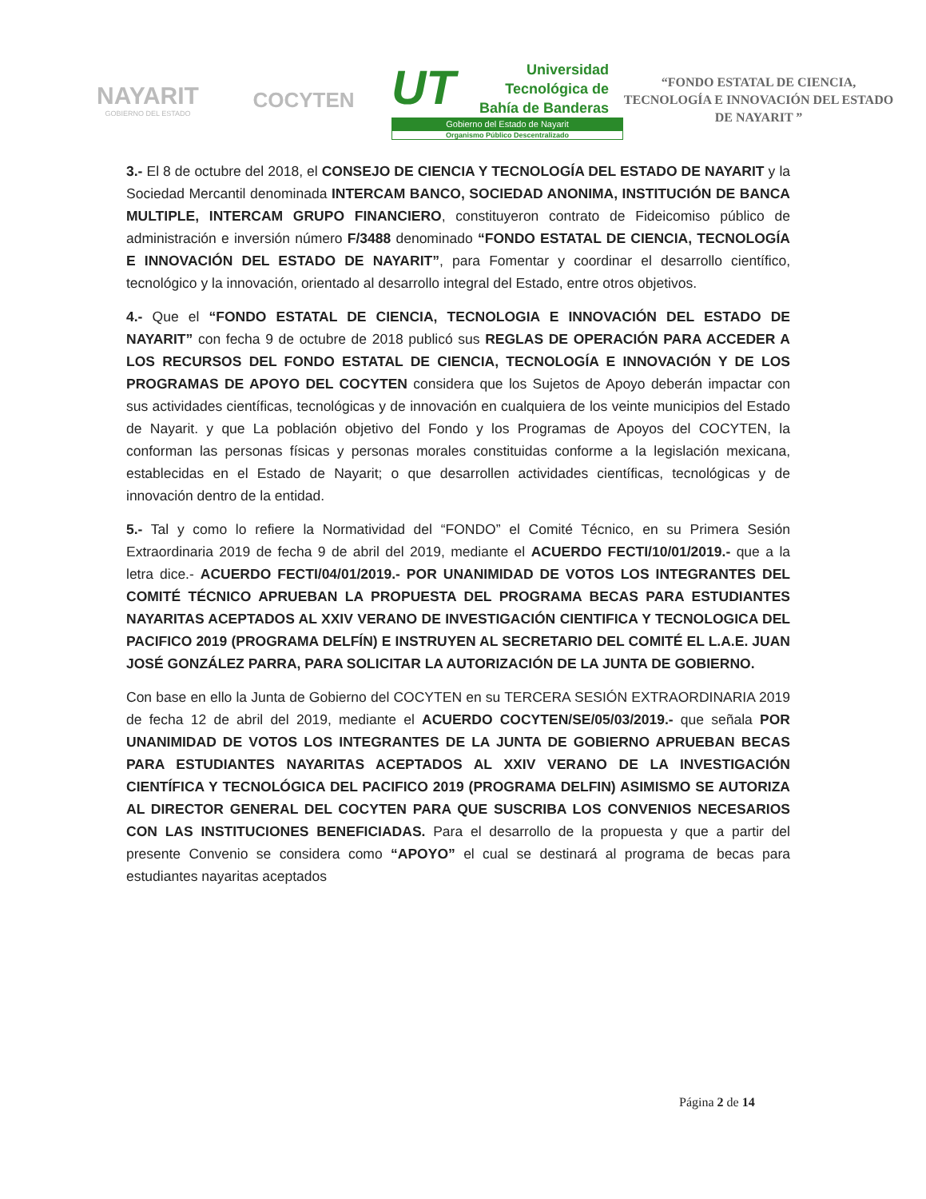NAYARIT
GOBIERNO DEL ESTADO
COCYTEN
UT
Universidad
Tecnológica de
Bahía de Banderas
Gobierno del Estado de Nayarit
Organismo Público Descentralizado
“FONDO ESTATAL DE CIENCIA, TECNOLOGÍA E INNOVACIÓN DEL ESTADO DE NAYARIT ”
3.- El 8 de octubre del 2018, el CONSEJO DE CIENCIA Y TECNOLOGÍA DEL ESTADO DE NAYARIT y la Sociedad Mercantil denominada INTERCAM BANCO, SOCIEDAD ANONIMA, INSTITUCIÓN DE BANCA MULTIPLE, INTERCAM GRUPO FINANCIERO, constituyeron contrato de Fideicomiso público de administración e inversión número F/3488 denominado “FONDO ESTATAL DE CIENCIA, TECNOLOGÍA E INNOVACIÓN DEL ESTADO DE NAYARIT”, para Fomentar y coordinar el desarrollo científico, tecnológico y la innovación, orientado al desarrollo integral del Estado, entre otros objetivos.
4.- Que el “FONDO ESTATAL DE CIENCIA, TECNOLOGIA E INNOVACIÓN DEL ESTADO DE NAYARIT” con fecha 9 de octubre de 2018 publicó sus REGLAS DE OPERACIÓN PARA ACCEDER A LOS RECURSOS DEL FONDO ESTATAL DE CIENCIA, TECNOLOGÍA E INNOVACIÓN Y DE LOS PROGRAMAS DE APOYO DEL COCYTEN considera que los Sujetos de Apoyo deberán impactar con sus actividades científicas, tecnológicas y de innovación en cualquiera de los veinte municipios del Estado de Nayarit. y que La población objetivo del Fondo y los Programas de Apoyos del COCYTEN, la conforman las personas físicas y personas morales constituidas conforme a la legislación mexicana, establecidas en el Estado de Nayarit; o que desarrollen actividades científicas, tecnológicas y de innovación dentro de la entidad.
5.- Tal y como lo refiere la Normatividad del “FONDO” el Comité Técnico, en su Primera Sesión Extraordinaria 2019 de fecha 9 de abril del 2019, mediante el ACUERDO FECTI/10/01/2019.- que a la letra dice.- ACUERDO FECTI/04/01/2019.- POR UNANIMIDAD DE VOTOS LOS INTEGRANTES DEL COMITÉ TÉCNICO APRUEBAN LA PROPUESTA DEL PROGRAMA BECAS PARA ESTUDIANTES NAYARITAS ACEPTADOS AL XXIV VERANO DE INVESTIGACIÓN CIENTIFICA Y TECNOLOGICA DEL PACIFICO 2019 (PROGRAMA DELFÍN) E INSTRUYEN AL SECRETARIO DEL COMITÉ EL L.A.E. JUAN JOSÉ GONZÁLEZ PARRA, PARA SOLICITAR LA AUTORIZACIÓN DE LA JUNTA DE GOBIERNO.
Con base en ello la Junta de Gobierno del COCYTEN en su TERCERA SESIÓN EXTRAORDINARIA 2019 de fecha 12 de abril del 2019, mediante el ACUERDO COCYTEN/SE/05/03/2019.- que señala POR UNANIMIDAD DE VOTOS LOS INTEGRANTES DE LA JUNTA DE GOBIERNO APRUEBAN BECAS PARA ESTUDIANTES NAYARITAS ACEPTADOS AL XXIV VERANO DE LA INVESTIGACIÓN CIENTÍFICA Y TECNOLÓGICA DEL PACIFICO 2019 (PROGRAMA DELFIN) ASIMISMO SE AUTORIZA AL DIRECTOR GENERAL DEL COCYTEN PARA QUE SUSCRIBA LOS CONVENIOS NECESARIOS CON LAS INSTITUCIONES BENEFICIADAS. Para el desarrollo de la propuesta y que a partir del presente Convenio se considera como “APOYO” el cual se destinará al programa de becas para estudiantes nayaritas aceptados
Página 2 de 14